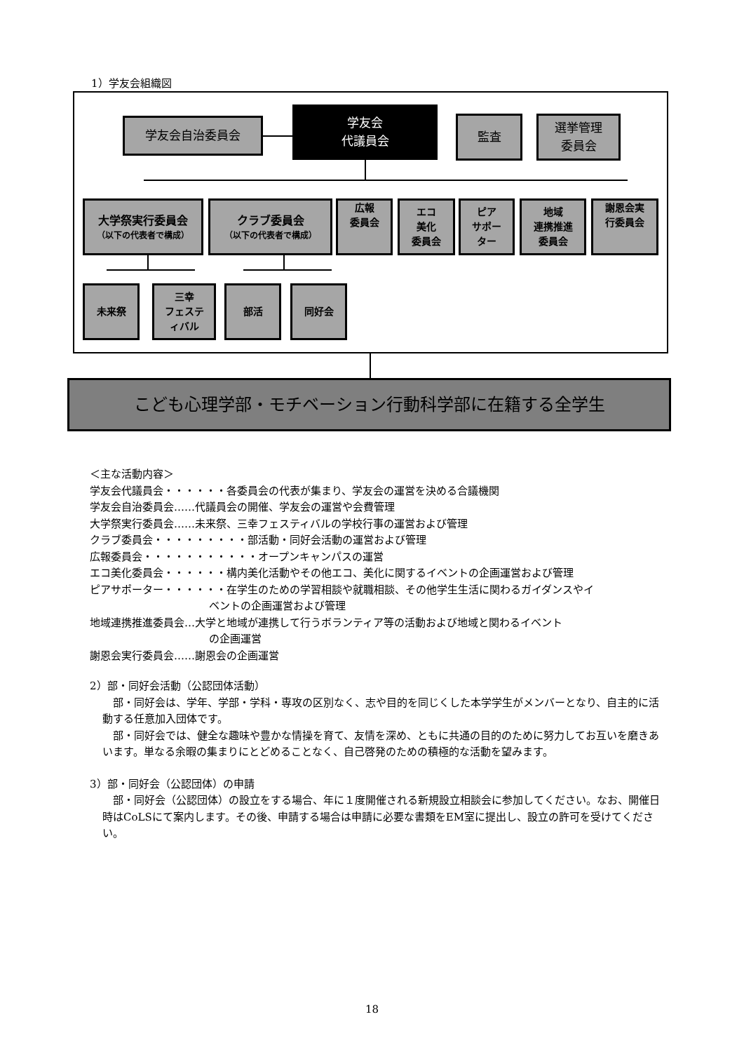1）学友会組織図
学友会自治委員会
学友会
代議員会
監査
選挙管理
委員会
大学祭実行委員会
（以下の代表者で構成）
クラブ委員会
（以下の代表者で構成）
広報
委員会
エコ
美化
委員会
ピア
サポー
ター
地域
連携推進
委員会
謝恩会実
行委員会
未来祭
三幸
フェステ
ィバル
部活 同好会
こども心理学部・モチベーション行動科学部に在籍する全学生
＜主な活動内容＞
学友会代議員会・・・・・・各委員会の代表が集まり、学友会の運営を決める合議機関
学友会自治委員会……代議員会の開催、学友会の運営や会費管理
大学祭実行委員会……未来祭、三幸フェスティバルの学校行事の運営および管理
クラブ委員会・・・・・・・・・部活動・同好会活動の運営および管理
広報委員会・・・・・・・・・・・オープンキャンパスの運営
エコ美化委員会・・・・・・構内美化活動やその他エコ、美化に関するイベントの企画運営および管理
ピアサポーター・・・・・・在学生のための学習相談や就職相談、その他学生生活に関わるガイダンスやイ
ベントの企画運営および管理
地域連携推進委員会…大学と地域が連携して行うボランティア等の活動および地域と関わるイベント
の企画運営
謝恩会実行委員会……謝恩会の企画運営
2）部・同好会活動（公認団体活動）
　部・同好会は、学年、学部・学科・専攻の区別なく、志や目的を同じくした本学学生がメンバーとなり、自主的に活動する任意加入団体です。
　部・同好会では、健全な趣味や豊かな情操を育て、友情を深め、ともに共通の目的のために努力してお互いを磨きあいます。単なる余暇の集まりにとどめることなく、自己啓発のための積極的な活動を望みます。
3）部・同好会（公認団体）の申請
　部・同好会（公認団体）の設立をする場合、年に１度開催される新規設立相談会に参加してください。なお、開催日時はCoLSにて案内します。その後、申請する場合は申請に必要な書類をEM室に提出し、設立の許可を受けてください。
18